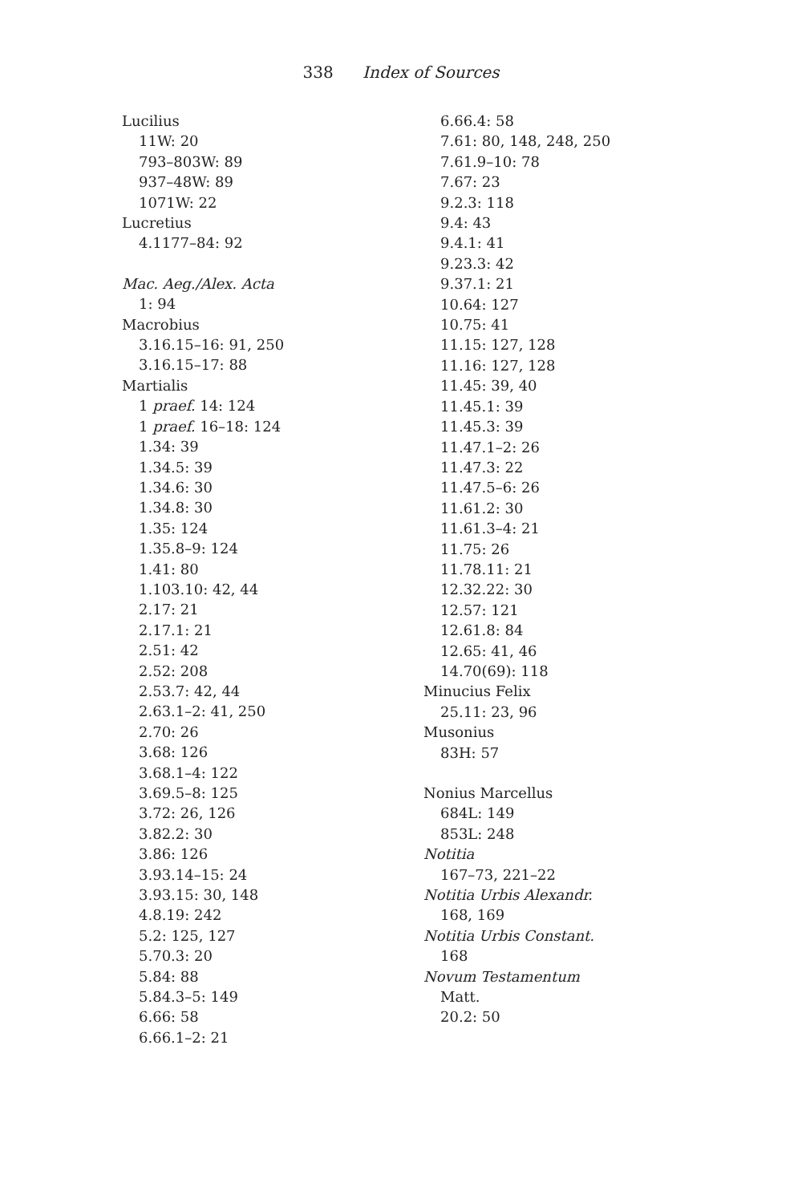338 Index of Sources
Lucilius
11W: 20
793–803W: 89
937–48W: 89
1071W: 22
Lucretius
4.1177–84: 92
Mac. Aeg./Alex. Acta
1: 94
Macrobius
3.16.15–16: 91, 250
3.16.15–17: 88
Martialis
1 praef. 14: 124
1 praef. 16–18: 124
1.34: 39
1.34.5: 39
1.34.6: 30
1.34.8: 30
1.35: 124
1.35.8–9: 124
1.41: 80
1.103.10: 42, 44
2.17: 21
2.17.1: 21
2.51: 42
2.52: 208
2.53.7: 42, 44
2.63.1–2: 41, 250
2.70: 26
3.68: 126
3.68.1–4: 122
3.69.5–8: 125
3.72: 26, 126
3.82.2: 30
3.86: 126
3.93.14–15: 24
3.93.15: 30, 148
4.8.19: 242
5.2: 125, 127
5.70.3: 20
5.84: 88
5.84.3–5: 149
6.66: 58
6.66.1–2: 21
6.66.4: 58
7.61: 80, 148, 248, 250
7.61.9–10: 78
7.67: 23
9.2.3: 118
9.4: 43
9.4.1: 41
9.23.3: 42
9.37.1: 21
10.64: 127
10.75: 41
11.15: 127, 128
11.16: 127, 128
11.45: 39, 40
11.45.1: 39
11.45.3: 39
11.47.1–2: 26
11.47.3: 22
11.47.5–6: 26
11.61.2: 30
11.61.3–4: 21
11.75: 26
11.78.11: 21
12.32.22: 30
12.57: 121
12.61.8: 84
12.65: 41, 46
14.70(69): 118
Minucius Felix
25.11: 23, 96
Musonius
83H: 57
Nonius Marcellus
684L: 149
853L: 248
Notitia
167–73, 221–22
Notitia Urbis Alexandr.
168, 169
Notitia Urbis Constant.
168
Novum Testamentum
Matt.
20.2: 50